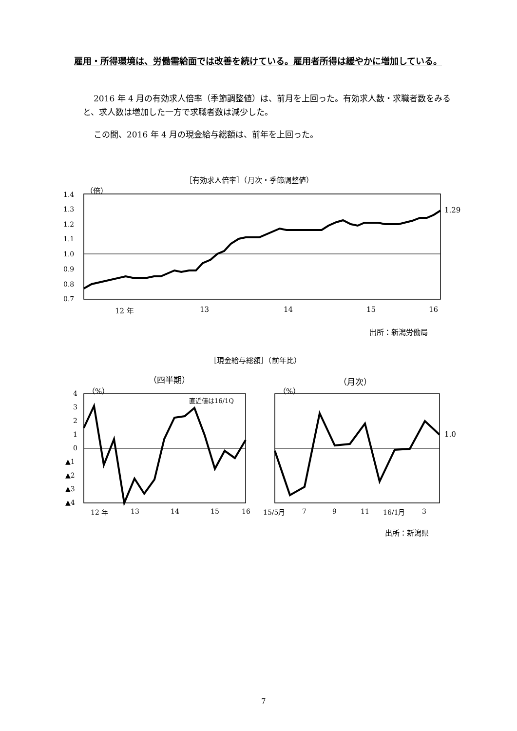雇用・所得環境は、労働需給面では改善を続けている。雇用者所得は緩やかに増加している。
2016 年 4 月の有効求人倍率（季節調整値）は、前月を上回った。有効求人数・求職者数をみると、求人数は増加した一方で求職者数は減少した。
この間、2016 年 4 月の現金給与総額は、前年を上回った。
［有効求人倍率］（月次・季節調整値）
（倍）
1.29
12 年 13 14 15 16
出所：新潟労働局
［現金給与総額］（前年比）
（四半期） （月次）
（%） （%）
直近値は16/1Q
1.0
出所：新潟県
7
1.4
1.3
1.2
1.1
1.0
0.9
0.8
0.7
4
3
2
1
0
▲1
▲2
▲3
▲4
12 年
13
14
15
16
15/5月
7
9
11
16/1月
3